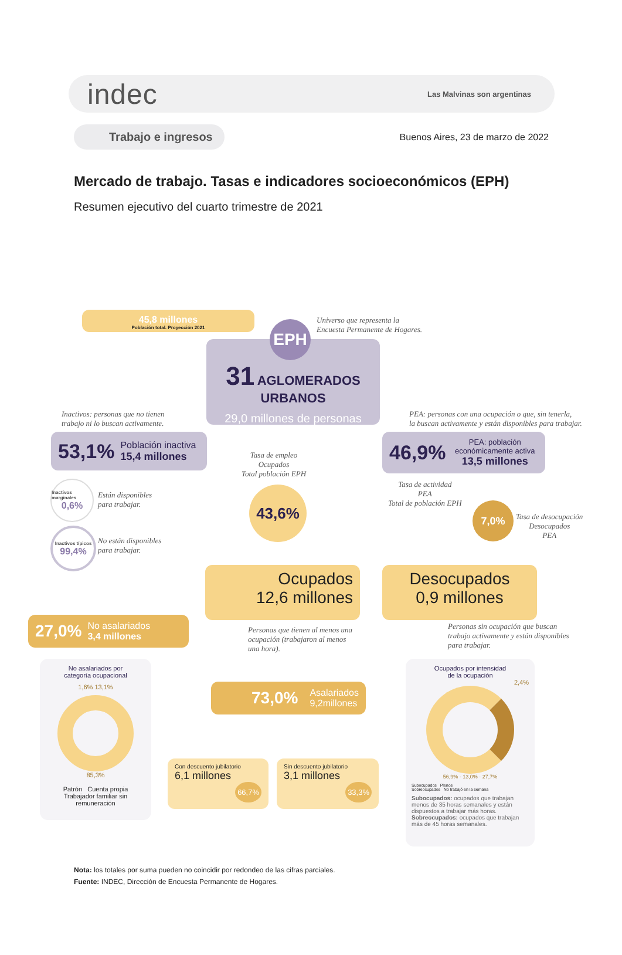indec
Las Malvinas son argentinas
Trabajo e ingresos
Buenos Aires, 23 de marzo de 2022
Mercado de trabajo. Tasas e indicadores socioeconómicos (EPH)
Resumen ejecutivo del cuarto trimestre de 2021
45,8 millones
Población total. Proyección 2021
Universo que representa la
Encuesta Permanente de Hogares.
EPH
31 AGLOMERADOS URBANOS
29,0 millones de personas
Inactivos: personas que no tienen
trabajo ni lo buscan activamente.
53,1% Población inactiva
15,4 millones
PEA: personas con una ocupación o que, sin tenerla,
la buscan activamente y están disponibles para trabajar.
46,9% PEA: población económicamente activa
13,5 millones
Inactivos marginales
0,6%
Están disponibles
para trabajar.
Inactivos típicos
99,4%
No están disponibles
para trabajar.
Tasa de empleo
Ocupados
Total población EPH
43,6%
Tasa de actividad
PEA
Total de población EPH
7,0%
Tasa de desocupación
Desocupados
PEA
Ocupados
12,6 millones
Desocupados
0,9 millones
Personas que tienen al menos una
ocupación (trabajaron al menos
una hora).
Personas sin ocupación que buscan
trabajo activamente y están disponibles
para trabajar.
27,0% No asalariados
3,4 millones
73,0% Asalariados
9,2millones
No asalariados por
categoría ocupacional
1,6% 13,1%
85,3%
Patrón Cuenta propia
Trabajador familiar sin remuneración
Con descuento jubilatorio
6,1 millones
66,7%
Sin descuento jubilatorio
3,1 millones
33,3%
Ocupados por intensidad
de la ocupación
2,4%
56,9% · 13,0% · 27,7%
Subocupados Plenos
Sobreocupados No trabajó en la semana
Subocupados: ocupados que trabajan menos de 35 horas semanales y están dispuestos a trabajar más horas.
Sobreocupados: ocupados que trabajan más de 45 horas semanales.
Nota: los totales por suma pueden no coincidir por redondeo de las cifras parciales.
Fuente: INDEC, Dirección de Encuesta Permanente de Hogares.